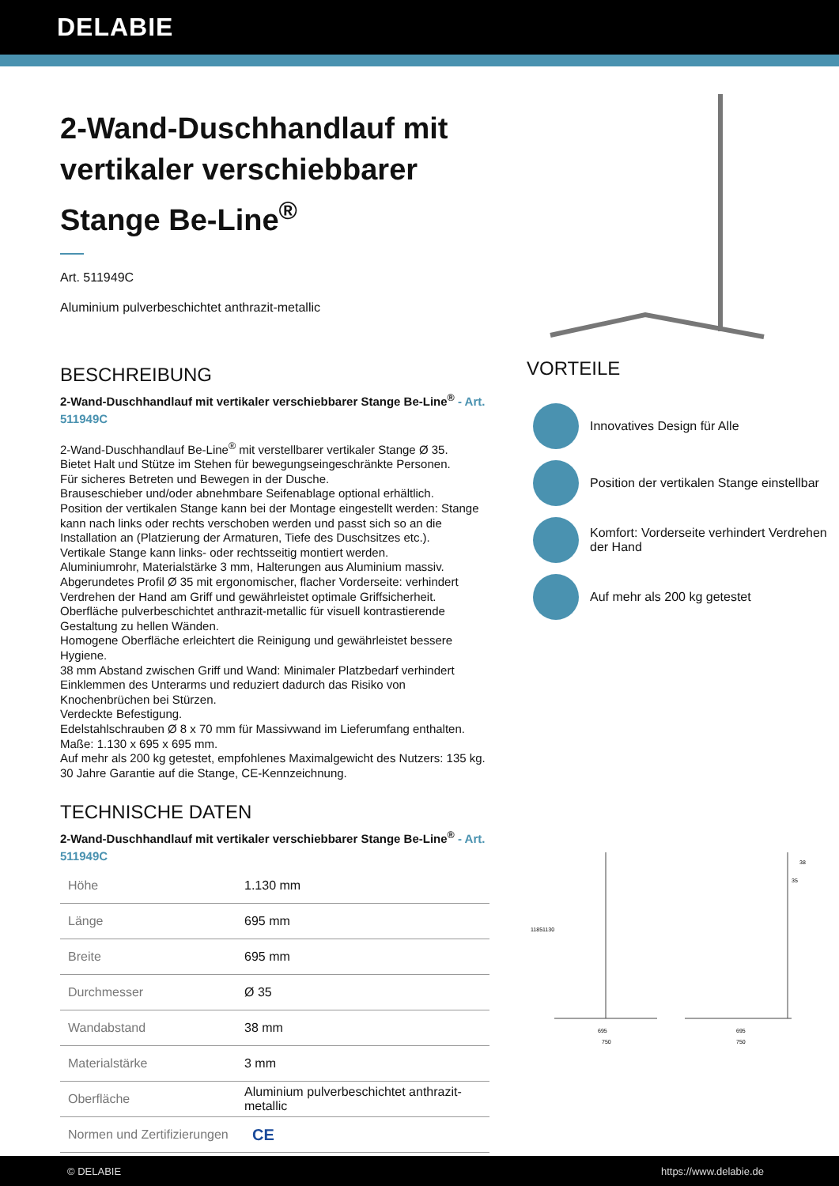DELABIE
2-Wand-Duschhandlauf mit vertikaler verschiebbarer Stange Be-Line<sup>®</sup>
Art. 511949C
Aluminium pulverbeschichtet anthrazit-metallic
BESCHREIBUNG
2-Wand-Duschhandlauf mit vertikaler verschiebbarer Stange Be-Line<sup>®</sup> - Art. 511949C
2-Wand-Duschhandlauf Be-Line<sup>®</sup> mit verstellbarer vertikaler Stange Ø 35.
Bietet Halt und Stütze im Stehen für bewegungseingeschränkte Personen.
Für sicheres Betreten und Bewegen in der Dusche.
Brauseschieber und/oder abnehmbare Seifenablage optional erhältlich.
Position der vertikalen Stange kann bei der Montage eingestellt werden: Stange kann nach links oder rechts verschoben werden und passt sich so an die Installation an (Platzierung der Armaturen, Tiefe des Duschsitzes etc.).
Vertikale Stange kann links- oder rechtsseitig montiert werden.
Aluminiumrohr, Materialstärke 3 mm, Halterungen aus Aluminium massiv.
Abgerundetes Profil Ø 35 mit ergonomischer, flacher Vorderseite: verhindert Verdrehen der Hand am Griff und gewährleistet optimale Griffsicherheit.
Oberfläche pulverbeschichtet anthrazit-metallic für visuell kontrastierende Gestaltung zu hellen Wänden.
Homogene Oberfläche erleichtert die Reinigung und gewährleistet bessere Hygiene.
38 mm Abstand zwischen Griff und Wand: Minimaler Platzbedarf verhindert Einklemmen des Unterarms und reduziert dadurch das Risiko von Knochenbrüchen bei Stürzen.
Verdeckte Befestigung.
Edelstahlschrauben Ø 8 x 70 mm für Massivwand im Lieferumfang enthalten.
Maße: 1.130 x 695 x 695 mm.
Auf mehr als 200 kg getestet, empfohlenes Maximalgewicht des Nutzers: 135 kg.
30 Jahre Garantie auf die Stange, CE-Kennzeichnung.
TECHNISCHE DATEN
2-Wand-Duschhandlauf mit vertikaler verschiebbarer Stange Be-Line<sup>®</sup> - Art. 511949C
| Höhe | 1.130 mm |
| Länge | 695 mm |
| Breite | 695 mm |
| Durchmesser | Ø 35 |
| Wandabstand | 38 mm |
| Materialstärke | 3 mm |
| Oberfläche | Aluminium pulverbeschichtet anthrazit-metallic |
| Normen und Zertifizierungen | CE |
VORTEILE
Innovatives Design für Alle
Position der vertikalen Stange einstellbar
Komfort: Vorderseite verhindert Verdrehen der Hand
Auf mehr als 200 kg getestet
1185
1130
695
750
38
35
695
750
© DELABIE https://www.delabie.de